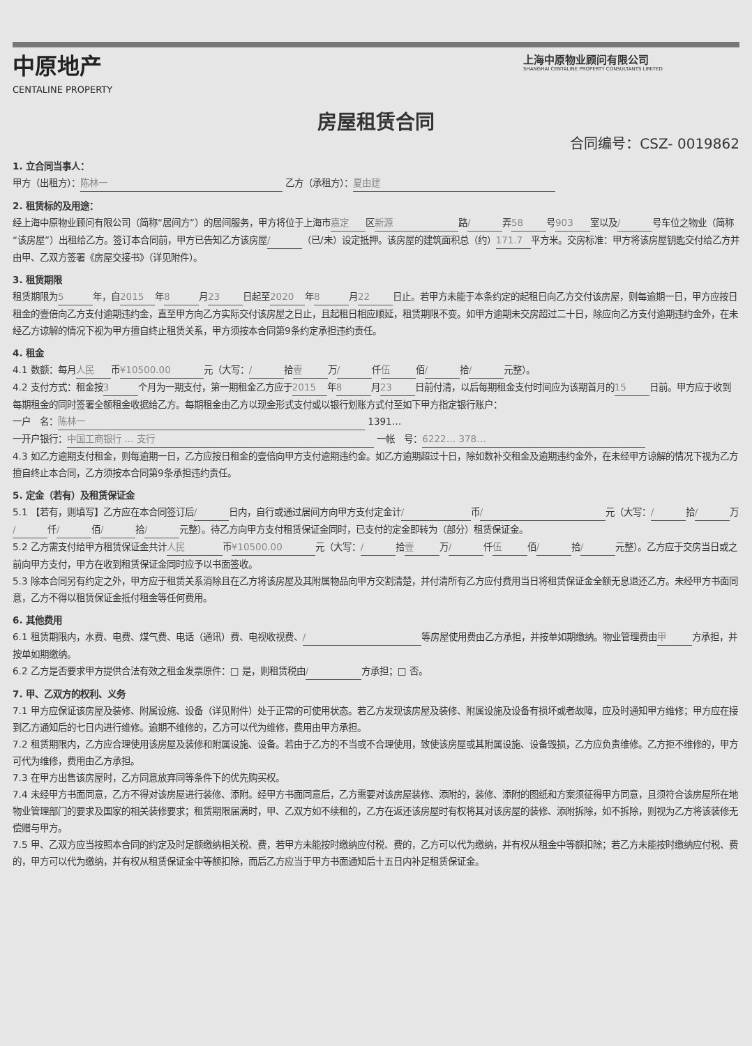中原地产
CENTALINE PROPERTY
上海中原物业顾问有限公司
SHANGHAI CENTALINE PROPERTY CONSULTANTS LIMITED
房屋租赁合同
合同编号：CSZ- 0019862
1. 立合同当事人：
甲方（出租方）： 陈林一 乙方（承租方）： 夏由建
2. 租赁标的及用途：
经上海中原物业顾问有限公司（简称“居间方”）的居间服务，甲方将位于上海市 嘉定 区 新源 路 / 弄 58 号 903 室以及 / 号车位之物业（简称“该房屋”）出租给乙方。签订本合同前，甲方已告知乙方该房屋 / （已/未）设定抵押。该房屋的建筑面积总（约） 171.7 平方米。交房标准：甲方将该房屋钥匙交付给乙方并由甲、乙双方签署《房屋交接书》（详见附件）。
3. 租赁期限
租赁期限为 5 年，自 2015 年 8 月 23 日起至 2020 年 8 月 22 日止。若甲方未能于本条约定的起租日向乙方交付该房屋，则每逾期一日，甲方应按日租金的壹倍向乙方支付逾期违约金，直至甲方向乙方实际交付该房屋之日止，且起租日相应顺延，租赁期限不变。如甲方逾期未交房超过二十日，除应向乙方支付逾期违约金外，在未经乙方谅解的情况下视为甲方擅自终止租赁关系，甲方须按本合同第9条约定承担违约责任。
4. 租金
4.1 数额：每月 人民 币 ¥10500.00 元（大写： / 拾 壹 万 / 仟 伍 佰 / 拾 / 元整）。
4.2 支付方式：租金按 3 个月为一期支付，第一期租金乙方应于 2015 年 8 月 23 日前付清，以后每期租金支付时间应为该期首月的 15 日前。甲方应于收到每期租金的同时签署全额租金收据给乙方。每期租金由乙方以现金形式支付或以银行划账方式付至如下甲方指定银行账户：
一户　名： 陈林一 1391…
一开户银行： 中国工商银行 … 支行 一帐　号： 6222… 378…
4.3 如乙方逾期支付租金，则每逾期一日，乙方应按日租金的壹倍向甲方支付逾期违约金。如乙方逾期超过十日，除如数补交租金及逾期违约金外，在未经甲方谅解的情况下视为乙方擅自终止本合同，乙方须按本合同第9条承担违约责任。
5. 定金（若有）及租赁保证金
5.1 【若有，则填写】乙方应在本合同签订后 / 日内，自行或通过居间方向甲方支付定金计 / 币 / 元（大写： / 拾 / 万 / 仟 / 佰 / 拾 / 元整）。待乙方向甲方支付租赁保证金同时，已支付的定金即转为（部分）租赁保证金。
5.2 乙方需支付给甲方租赁保证金共计 人民 币 ¥10500.00 元（大写： / 拾 壹 万 / 仟 伍 佰 / 拾 / 元整）。乙方应于交房当日或之前向甲方支付，甲方在收到租赁保证金同时应予以书面签收。
5.3 除本合同另有约定之外，甲方应于租赁关系消除且在乙方将该房屋及其附属物品向甲方交割清楚，并付清所有乙方应付费用当日将租赁保证金全额无息退还乙方。未经甲方书面同意，乙方不得以租赁保证金抵付租金等任何费用。
6. 其他费用
6.1 租赁期限内，水费、电费、煤气费、电话（通讯）费、电视收视费、 / 等房屋使用费由乙方承担，并按单如期缴纳。物业管理费由 甲 方承担，并按单如期缴纳。
6.2 乙方是否要求甲方提供合法有效之租金发票原件：□ 是，则租赁税由 / 方承担；□ 否。
7. 甲、乙双方的权利、义务
7.1 甲方应保证该房屋及装修、附属设施、设备（详见附件）处于正常的可使用状态。若乙方发现该房屋及装修、附属设施及设备有损坏或者故障，应及时通知甲方维修；甲方应在接到乙方通知后的七日内进行维修。逾期不维修的，乙方可以代为维修，费用由甲方承担。
7.2 租赁期限内，乙方应合理使用该房屋及装修和附属设施、设备。若由于乙方的不当或不合理使用，致使该房屋或其附属设施、设备毁损，乙方应负责维修。乙方拒不维修的，甲方可代为维修，费用由乙方承担。
7.3 在甲方出售该房屋时，乙方同意放弃同等条件下的优先购买权。
7.4 未经甲方书面同意，乙方不得对该房屋进行装修、添附。经甲方书面同意后，乙方需要对该房屋装修、添附的，装修、添附的图纸和方案须征得甲方同意，且须符合该房屋所在地物业管理部门的要求及国家的相关装修要求；租赁期限届满时，甲、乙双方如不续租的，乙方在返还该房屋时有权将其对该房屋的装修、添附拆除，如不拆除，则视为乙方将该装修无偿赠与甲方。
7.5 甲、乙双方应当按照本合同的约定及时足额缴纳相关税、费，若甲方未能按时缴纳应付税、费的，乙方可以代为缴纳，并有权从租金中等额扣除；若乙方未能按时缴纳应付税、费的，甲方可以代为缴纳，并有权从租赁保证金中等额扣除，而后乙方应当于甲方书面通知后十五日内补足租赁保证金。